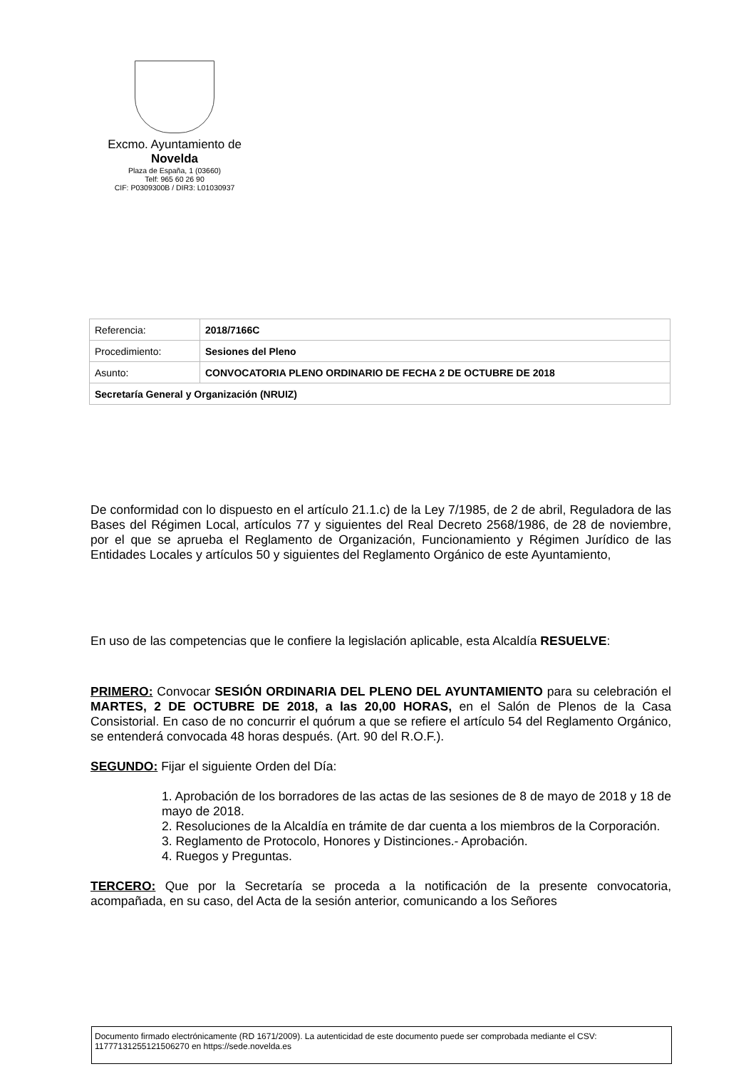Excmo. Ayuntamiento de
Novelda
Plaza de España, 1 (03660)
Telf: 965 60 26 90
CIF: P0309300B / DIR3: L01030937
| Referencia: | 2018/7166C |
| Procedimiento: | Sesiones del Pleno |
| Asunto: | CONVOCATORIA PLENO ORDINARIO DE FECHA 2 DE OCTUBRE DE 2018 |
| Secretaría General y Organización (NRUIZ) | |
De conformidad con lo dispuesto en el artículo 21.1.c) de la Ley 7/1985, de 2 de abril, Reguladora de las Bases del Régimen Local, artículos 77 y siguientes del Real Decreto 2568/1986, de 28 de noviembre, por el que se aprueba el Reglamento de Organización, Funcionamiento y Régimen Jurídico de las Entidades Locales y artículos 50 y siguientes del Reglamento Orgánico de este Ayuntamiento,
En uso de las competencias que le confiere la legislación aplicable, esta Alcaldía RESUELVE:
PRIMERO: Convocar SESIÓN ORDINARIA DEL PLENO DEL AYUNTAMIENTO para su celebración el MARTES, 2 DE OCTUBRE DE 2018, a las 20,00 HORAS, en el Salón de Plenos de la Casa Consistorial. En caso de no concurrir el quórum a que se refiere el artículo 54 del Reglamento Orgánico, se entenderá convocada 48 horas después. (Art. 90 del R.O.F.).
SEGUNDO: Fijar el siguiente Orden del Día:
1. Aprobación de los borradores de las actas de las sesiones de 8 de mayo de 2018 y 18 de mayo de 2018.
2. Resoluciones de la Alcaldía en trámite de dar cuenta a los miembros de la Corporación.
3. Reglamento de Protocolo, Honores y Distinciones.- Aprobación.
4. Ruegos y Preguntas.
TERCERO: Que por la Secretaría se proceda a la notificación de la presente convocatoria, acompañada, en su caso, del Acta de la sesión anterior, comunicando a los Señores
Documento firmado electrónicamente (RD 1671/2009). La autenticidad de este documento puede ser comprobada mediante el CSV: 11777131255121506270 en https://sede.novelda.es